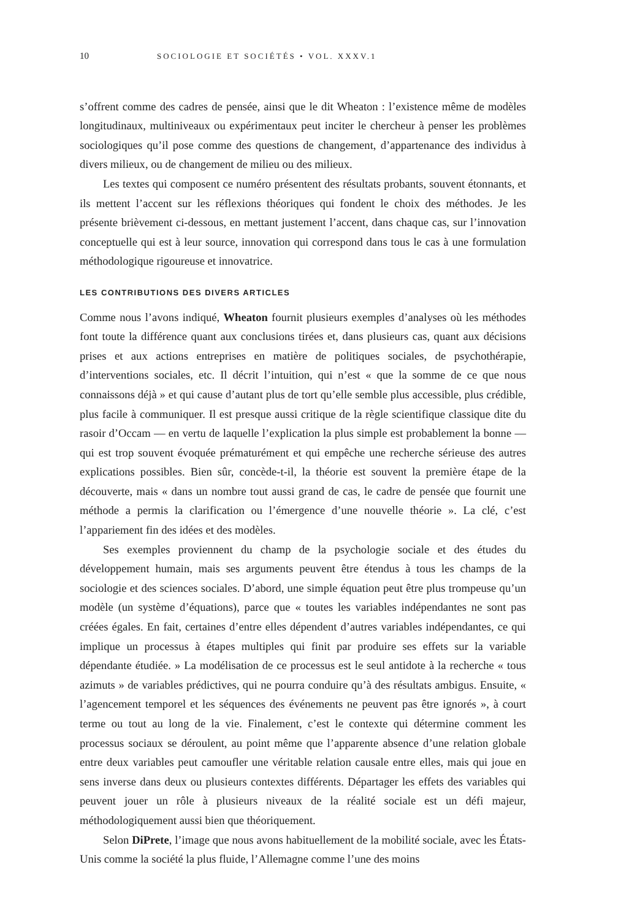10 SOCIOLOGIE ET SOCIÉTÉS • VOL. XXXV.1
s’offrent comme des cadres de pensée, ainsi que le dit Wheaton : l’existence même de modèles longitudinaux, multiniveaux ou expérimentaux peut inciter le chercheur à penser les problèmes sociologiques qu’il pose comme des questions de changement, d’appartenance des individus à divers milieux, ou de changement de milieu ou des milieux.
Les textes qui composent ce numéro présentent des résultats probants, souvent étonnants, et ils mettent l’accent sur les réflexions théoriques qui fondent le choix des méthodes. Je les présente brièvement ci-dessous, en mettant justement l’accent, dans chaque cas, sur l’innovation conceptuelle qui est à leur source, innovation qui correspond dans tous le cas à une formulation méthodologique rigoureuse et innovatrice.
LES CONTRIBUTIONS DES DIVERS ARTICLES
Comme nous l’avons indiqué, Wheaton fournit plusieurs exemples d’analyses où les méthodes font toute la différence quant aux conclusions tirées et, dans plusieurs cas, quant aux décisions prises et aux actions entreprises en matière de politiques sociales, de psychothérapie, d’interventions sociales, etc. Il décrit l’intuition, qui n’est « que la somme de ce que nous connaissons déjà » et qui cause d’autant plus de tort qu’elle semble plus accessible, plus crédible, plus facile à communiquer. Il est presque aussi critique de la règle scientifique classique dite du rasoir d’Occam — en vertu de laquelle l’explication la plus simple est probablement la bonne — qui est trop souvent évoquée prématurément et qui empêche une recherche sérieuse des autres explications possibles. Bien sûr, concède-t-il, la théorie est souvent la première étape de la découverte, mais « dans un nombre tout aussi grand de cas, le cadre de pensée que fournit une méthode a permis la clarification ou l’émergence d’une nouvelle théorie ». La clé, c’est l’appariement fin des idées et des modèles.
Ses exemples proviennent du champ de la psychologie sociale et des études du développement humain, mais ses arguments peuvent être étendus à tous les champs de la sociologie et des sciences sociales. D’abord, une simple équation peut être plus trompeuse qu’un modèle (un système d’équations), parce que « toutes les variables indépendantes ne sont pas créées égales. En fait, certaines d’entre elles dépendent d’autres variables indépendantes, ce qui implique un processus à étapes multiples qui finit par produire ses effets sur la variable dépendante étudiée. » La modélisation de ce processus est le seul antidote à la recherche « tous azimuts » de variables prédictives, qui ne pourra conduire qu’à des résultats ambigus. Ensuite, « l’agencement temporel et les séquences des événements ne peuvent pas être ignorés », à court terme ou tout au long de la vie. Finalement, c’est le contexte qui détermine comment les processus sociaux se déroulent, au point même que l’apparente absence d’une relation globale entre deux variables peut camoufler une véritable relation causale entre elles, mais qui joue en sens inverse dans deux ou plusieurs contextes différents. Départager les effets des variables qui peuvent jouer un rôle à plusieurs niveaux de la réalité sociale est un défi majeur, méthodologiquement aussi bien que théoriquement.
Selon DiPrete, l’image que nous avons habituellement de la mobilité sociale, avec les États-Unis comme la société la plus fluide, l’Allemagne comme l’une des moins